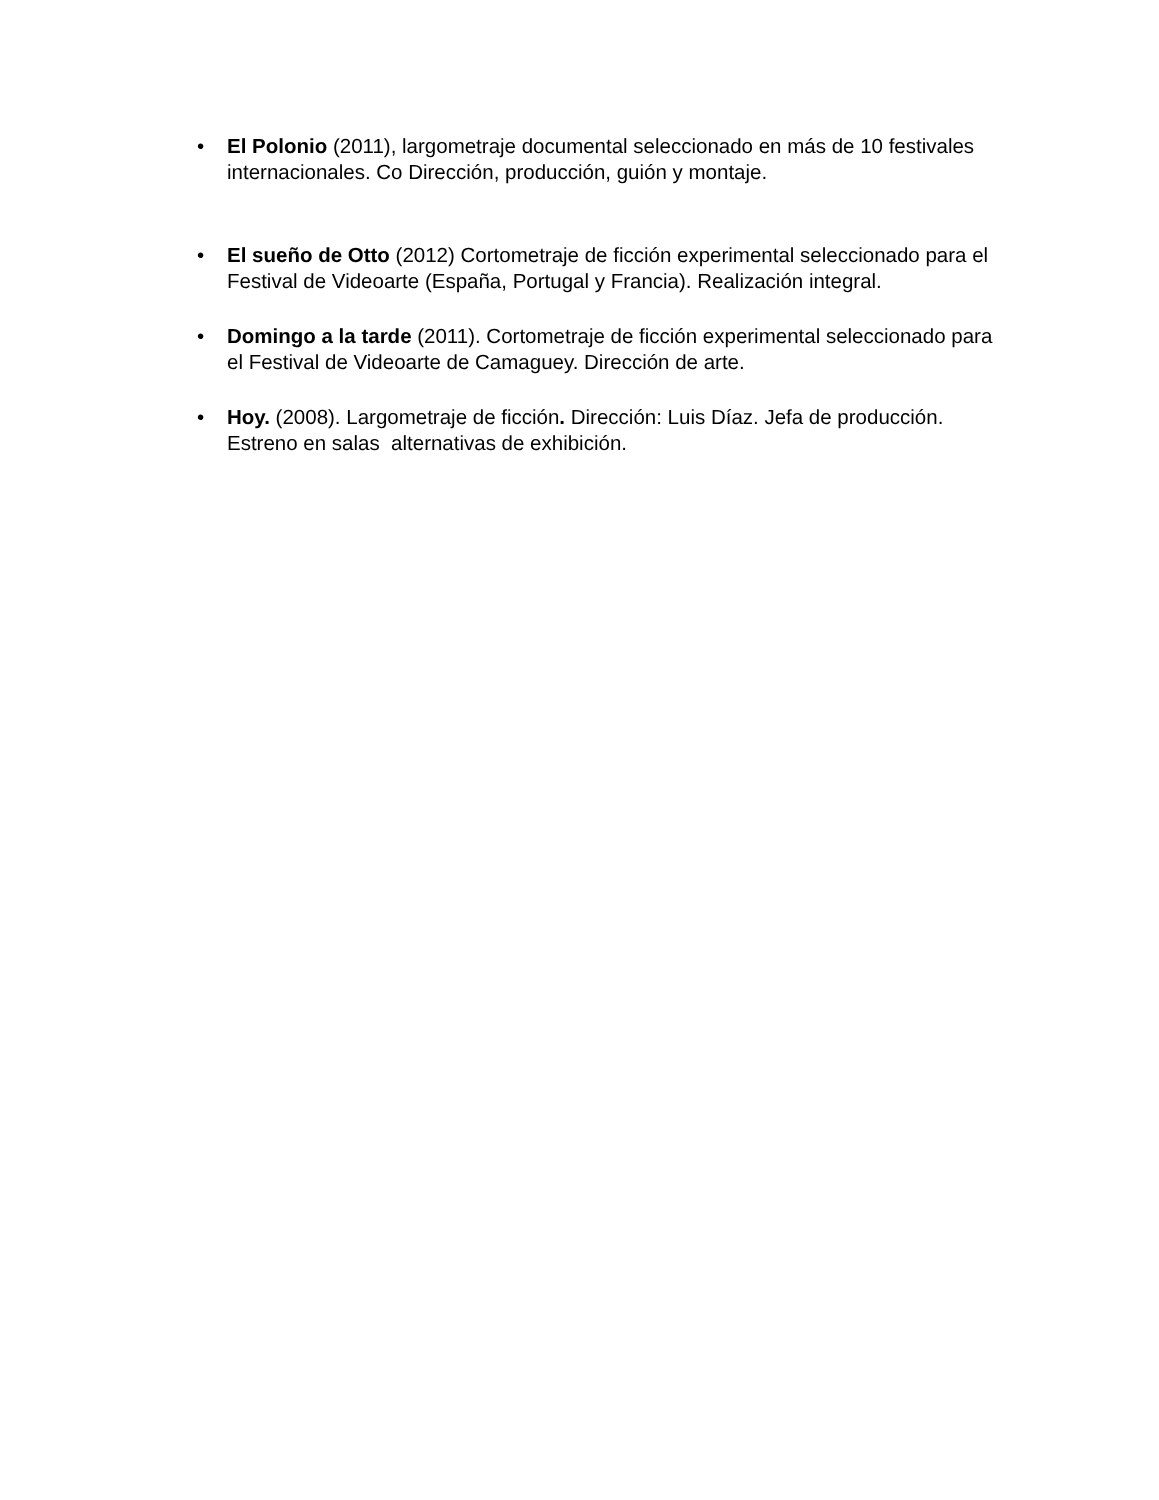• El Polonio (2011), largometraje documental seleccionado en más de 10 festivales internacionales. Co Dirección, producción, guión y montaje.
• El sueño de Otto (2012) Cortometraje de ficción experimental seleccionado para el Festival de Videoarte (España, Portugal y Francia). Realización integral.
• Domingo a la tarde (2011). Cortometraje de ficción experimental seleccionado para el Festival de Videoarte de Camaguey. Dirección de arte.
• Hoy. (2008). Largometraje de ficción. Dirección: Luis Díaz. Jefa de producción. Estreno en salas alternativas de exhibición.